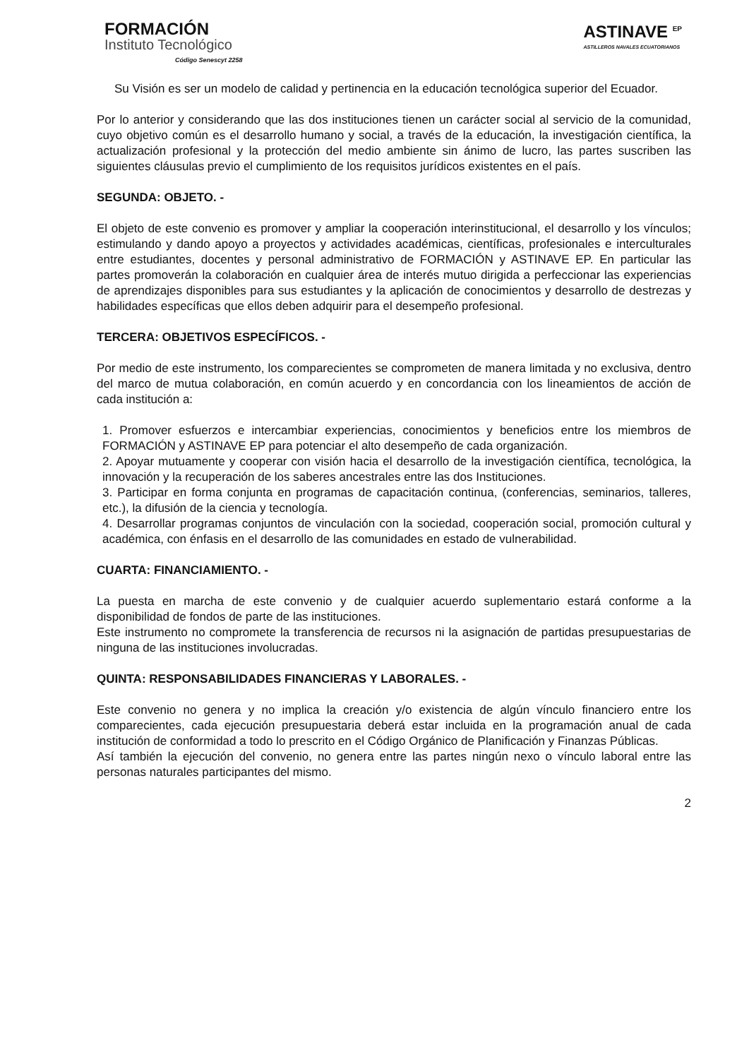FORMACIÓN
Instituto Tecnológico
Código Senescyt 2258
ASTINAVE <sup>EP</sup>
ASTILLEROS NAVALES ECUATORIANOS
Su Visión es ser un modelo de calidad y pertinencia en la educación tecnológica superior del Ecuador.
Por lo anterior y considerando que las dos instituciones tienen un carácter social al servicio de la comunidad, cuyo objetivo común es el desarrollo humano y social, a través de la educación, la investigación científica, la actualización profesional y la protección del medio ambiente sin ánimo de lucro, las partes suscriben las siguientes cláusulas previo el cumplimiento de los requisitos jurídicos existentes en el país.
SEGUNDA: OBJETO. -
El objeto de este convenio es promover y ampliar la cooperación interinstitucional, el desarrollo y los vínculos; estimulando y dando apoyo a proyectos y actividades académicas, científicas, profesionales e interculturales entre estudiantes, docentes y personal administrativo de FORMACIÓN y ASTINAVE EP. En particular las partes promoverán la colaboración en cualquier área de interés mutuo dirigida a perfeccionar las experiencias de aprendizajes disponibles para sus estudiantes y la aplicación de conocimientos y desarrollo de destrezas y habilidades específicas que ellos deben adquirir para el desempeño profesional.
TERCERA: OBJETIVOS ESPECÍFICOS. -
Por medio de este instrumento, los comparecientes se comprometen de manera limitada y no exclusiva, dentro del marco de mutua colaboración, en común acuerdo y en concordancia con los lineamientos de acción de cada institución a:
1. Promover esfuerzos e intercambiar experiencias, conocimientos y beneficios entre los miembros de FORMACIÓN y ASTINAVE EP para potenciar el alto desempeño de cada organización.
2. Apoyar mutuamente y cooperar con visión hacia el desarrollo de la investigación científica, tecnológica, la innovación y la recuperación de los saberes ancestrales entre las dos Instituciones.
3. Participar en forma conjunta en programas de capacitación continua, (conferencias, seminarios, talleres, etc.), la difusión de la ciencia y tecnología.
4. Desarrollar programas conjuntos de vinculación con la sociedad, cooperación social, promoción cultural y académica, con énfasis en el desarrollo de las comunidades en estado de vulnerabilidad.
CUARTA: FINANCIAMIENTO. -
La puesta en marcha de este convenio y de cualquier acuerdo suplementario estará conforme a la disponibilidad de fondos de parte de las instituciones.
Este instrumento no compromete la transferencia de recursos ni la asignación de partidas presupuestarias de ninguna de las instituciones involucradas.
QUINTA: RESPONSABILIDADES FINANCIERAS Y LABORALES. -
Este convenio no genera y no implica la creación y/o existencia de algún vínculo financiero entre los comparecientes, cada ejecución presupuestaria deberá estar incluida en la programación anual de cada institución de conformidad a todo lo prescrito en el Código Orgánico de Planificación y Finanzas Públicas.
Así también la ejecución del convenio, no genera entre las partes ningún nexo o vínculo laboral entre las personas naturales participantes del mismo.
2